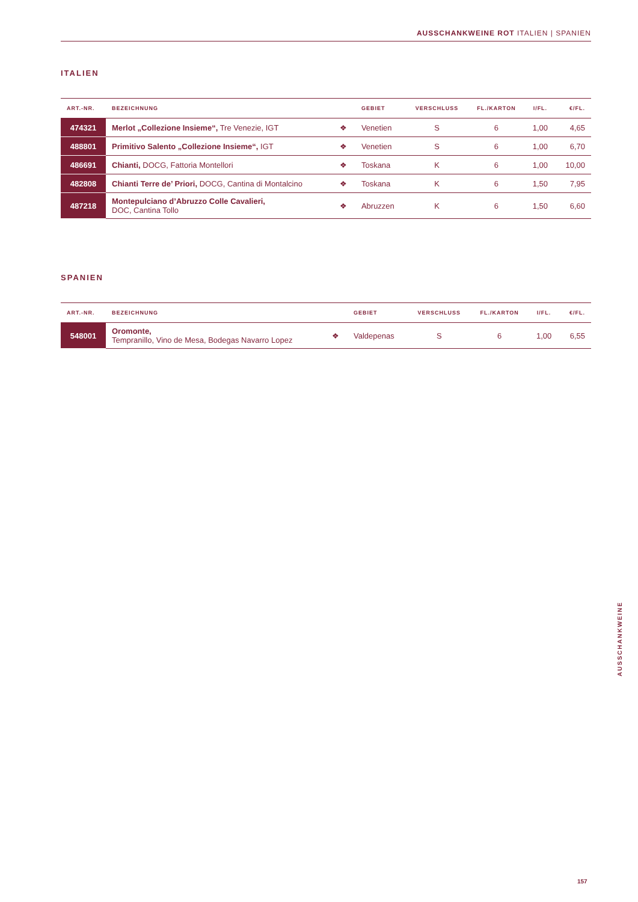AUSSCHANKWEINE ROT ITALIEN | SPANIEN
ITALIEN
| ART.-NR. | BEZEICHNUNG | | GEBIET | VERSCHLUSS | FL./KARTON | I/FL. | €/FL. |
| --- | --- | --- | --- | --- | --- | --- | --- |
| 474321 | Merlot „Collezione Insieme“, Tre Venezie, IGT | ❖ | Venetien | S | 6 | 1,00 | 4,65 |
| 488801 | Primitivo Salento „Collezione Insieme“, IGT | ❖ | Venetien | S | 6 | 1,00 | 6,70 |
| 486691 | Chianti, DOCG, Fattoria Montellori | ❖ | Toskana | K | 6 | 1,00 | 10,00 |
| 482808 | Chianti Terre de’ Priori, DOCG, Cantina di Montalcino | ❖ | Toskana | K | 6 | 1,50 | 7,95 |
| 487218 | Montepulciano d’Abruzzo Colle Cavalieri, DOC, Cantina Tollo | ❖ | Abruzzen | K | 6 | 1,50 | 6,60 |
SPANIEN
| ART.-NR. | BEZEICHNUNG | | GEBIET | VERSCHLUSS | FL./KARTON | I/FL. | €/FL. |
| --- | --- | --- | --- | --- | --- | --- | --- |
| 548001 | Oromonte, Tempranillo, Vino de Mesa, Bodegas Navarro Lopez | ❖ | Valdepenas | S | 6 | 1,00 | 6,55 |
AUSSCHANKWEINE
157